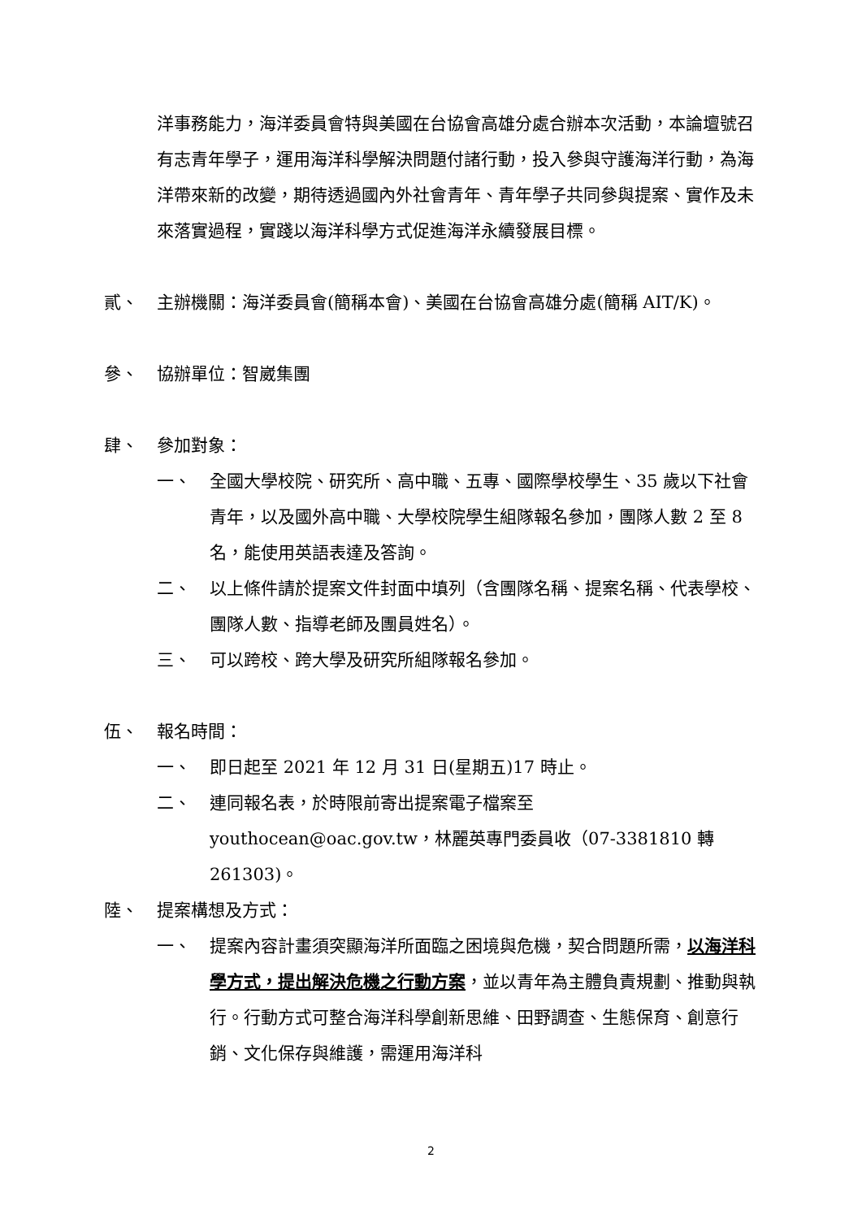洋事務能力，海洋委員會特與美國在台協會高雄分處合辦本次活動，本論壇號召有志青年學子，運用海洋科學解決問題付諸行動，投入參與守護海洋行動，為海洋帶來新的改變，期待透過國內外社會青年、青年學子共同參與提案、實作及未來落實過程，實踐以海洋科學方式促進海洋永續發展目標。
貳、 主辦機關：海洋委員會(簡稱本會)、美國在台協會高雄分處(簡稱 AIT/K)。
參、 協辦單位：智崴集團
肆、 參加對象：
一、 全國大學校院、研究所、高中職、五專、國際學校學生、35 歲以下社會青年，以及國外高中職、大學校院學生組隊報名參加，團隊人數 2 至 8 名，能使用英語表達及答詢。
二、 以上條件請於提案文件封面中填列（含團隊名稱、提案名稱、代表學校、團隊人數、指導老師及團員姓名）。
三、 可以跨校、跨大學及研究所組隊報名參加。
伍、 報名時間：
一、 即日起至 2021 年 12 月 31 日(星期五)17 時止。
二、 連同報名表，於時限前寄出提案電子檔案至 youthocean@oac.gov.tw，林麗英專門委員收（07-3381810 轉 261303)。
陸、 提案構想及方式：
一、 提案內容計畫須突顯海洋所面臨之困境與危機，契合問題所需，以海洋科學方式，提出解決危機之行動方案，並以青年為主體負責規劃、推動與執行。行動方式可整合海洋科學創新思維、田野調查、生態保育、創意行銷、文化保存與維護，需運用海洋科
2